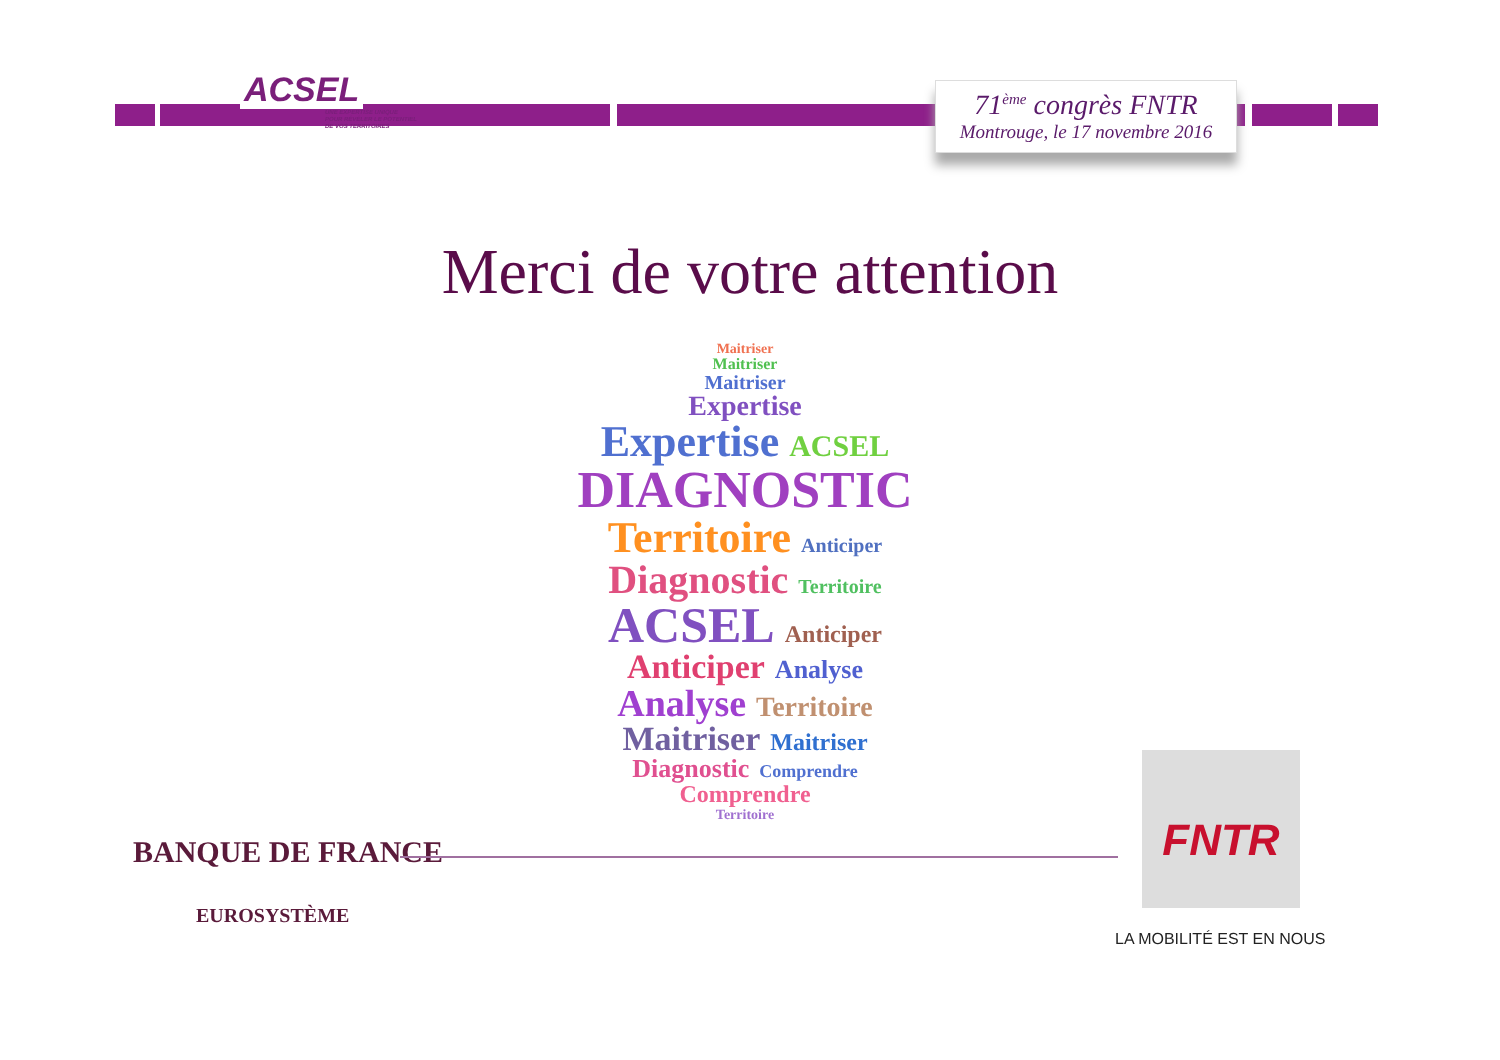ACSEL
UNE EXPERTISE UNIQUE
POUR RÉVÉLER LE POTENTIEL
DE VOS TERRITOIRES
71<sup>ème</sup> congrès FNTR
Montrouge, le 17 novembre 2016
Merci de votre attention
Maitriser
Maitriser
Maitriser
Expertise
Expertise ACSEL
DIAGNOSTIC
Territoire Anticiper
Diagnostic Territoire
ACSEL Anticiper
Anticiper Analyse
Analyse Territoire
Maitriser Maitriser
Diagnostic Comprendre
Comprendre
Territoire
BANQUE DE FRANCE
EUROSYSTÈME
FNTR
LA MOBILITÉ EST EN NOUS